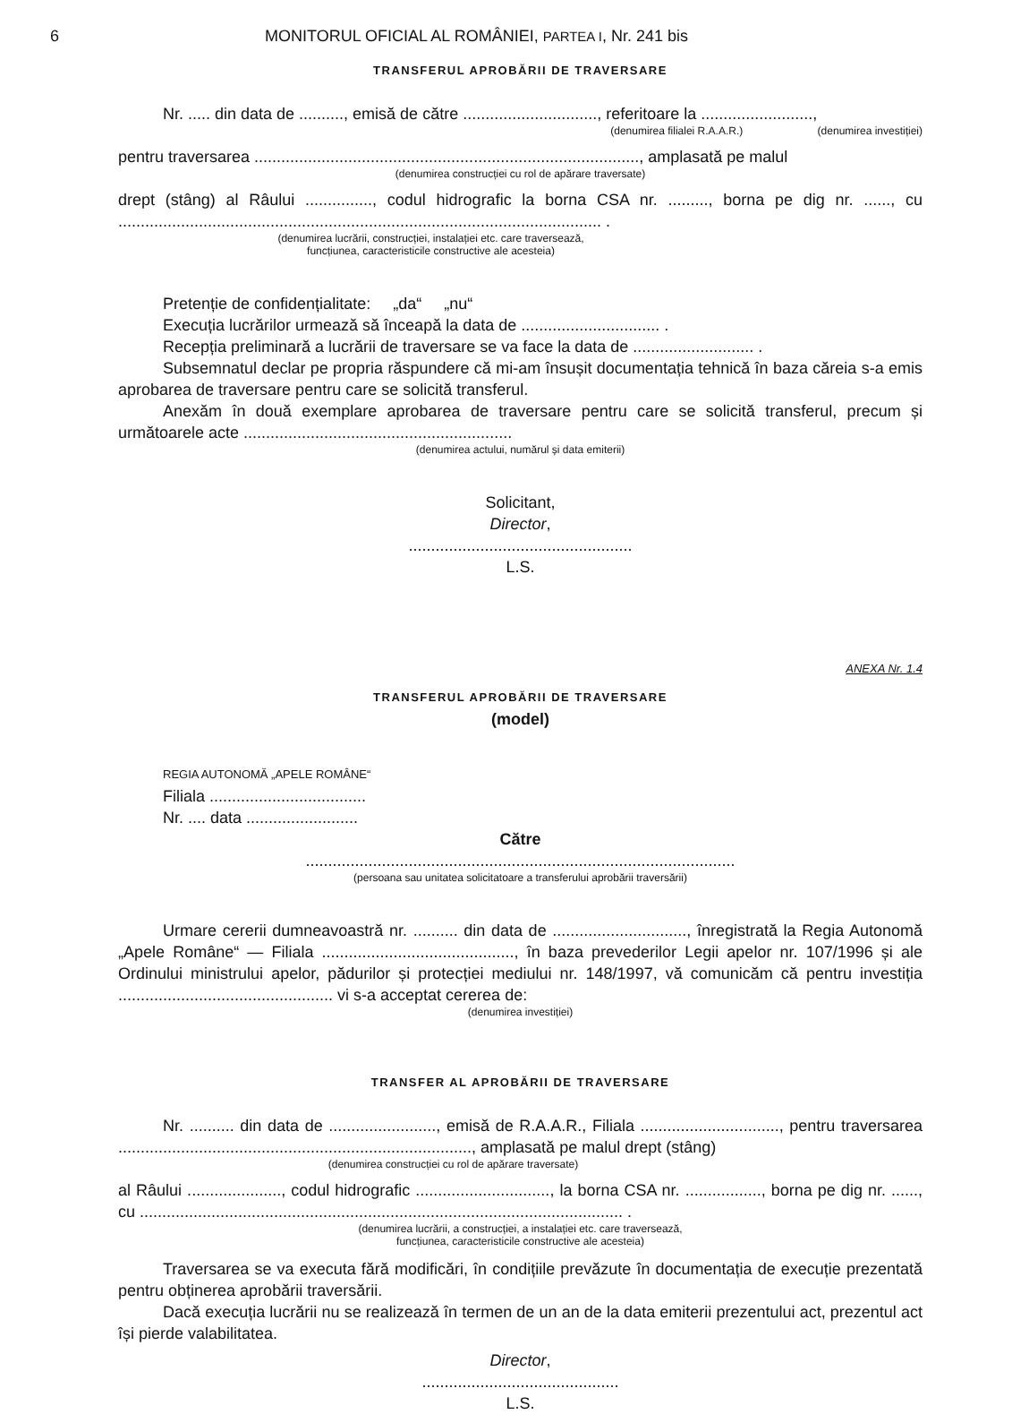6 MONITORUL OFICIAL AL ROMÂNIEI, PARTEA I, Nr. 241 bis
TRANSFERUL APROBĂRII DE TRAVERSARE
Nr. ..... din data de .........., emisă de către .............................., referitoare la .........................,
(denumirea filialei R.A.A.R.) (denumirea investiției)
pentru traversarea ......................................................................................, amplasată pe malul
(denumirea construcției cu rol de apărare traversate)
drept (stâng) al Râului ..............., codul hidrografic la borna CSA nr. ........., borna pe dig nr. ......, cu ............................................................................................................ .
(denumirea lucrării, construcției, instalației etc. care traversează,
funcțiunea, caracteristicile constructive ale acesteia)
Pretenție de confidențialitate: „da“ „nu“
Execuția lucrărilor urmează să înceapă la data de ............................... .
Recepția preliminară a lucrării de traversare se va face la data de ........................... .
Subsemnatul declar pe propria răspundere că mi-am însușit documentația tehnică în baza căreia s-a emis aprobarea de traversare pentru care se solicită transferul.
Anexăm în două exemplare aprobarea de traversare pentru care se solicită transferul, precum și următoarele acte ............................................................
(denumirea actului, numărul și data emiterii)
Solicitant,
Director,
..................................................
L.S.
ANEXA Nr. 1.4
TRANSFERUL APROBĂRII DE TRAVERSARE
(model)
REGIA AUTONOMĂ „APELE ROMÂNE“
Filiala ...................................
Nr. .... data .........................
Către
................................................................................................
(persoana sau unitatea solicitatoare a transferului aprobării traversării)
Urmare cererii dumneavoastră nr. .......... din data de .............................., înregistrată la Regia Autonomă „Apele Române“ — Filiala ..........................................., în baza prevederilor Legii apelor nr. 107/1996 și ale Ordinului ministrului apelor, pădurilor și protecției mediului nr. 148/1997, vă comunicăm că pentru investiția ................................................ vi s-a acceptat cererea de:
(denumirea investiției)
TRANSFER AL APROBĂRII DE TRAVERSARE
Nr. .......... din data de ........................, emisă de R.A.A.R., Filiala ..............................., pentru traversarea ..............................................................................., amplasată pe malul drept (stâng)
(denumirea construcției cu rol de apărare traversate)
al Râului ....................., codul hidrografic .............................., la borna CSA nr. ................., borna pe dig nr. ......, cu ............................................................................................................ .
(denumirea lucrării, a construcției, a instalației etc. care traversează,
funcțiunea, caracteristicile constructive ale acesteia)
Traversarea se va executa fără modificări, în condițiile prevăzute în documentația de execuție prezentată pentru obținerea aprobării traversării.
Dacă execuția lucrării nu se realizează în termen de un an de la data emiterii prezentului act, prezentul act își pierde valabilitatea.
Director,
............................................
L.S.